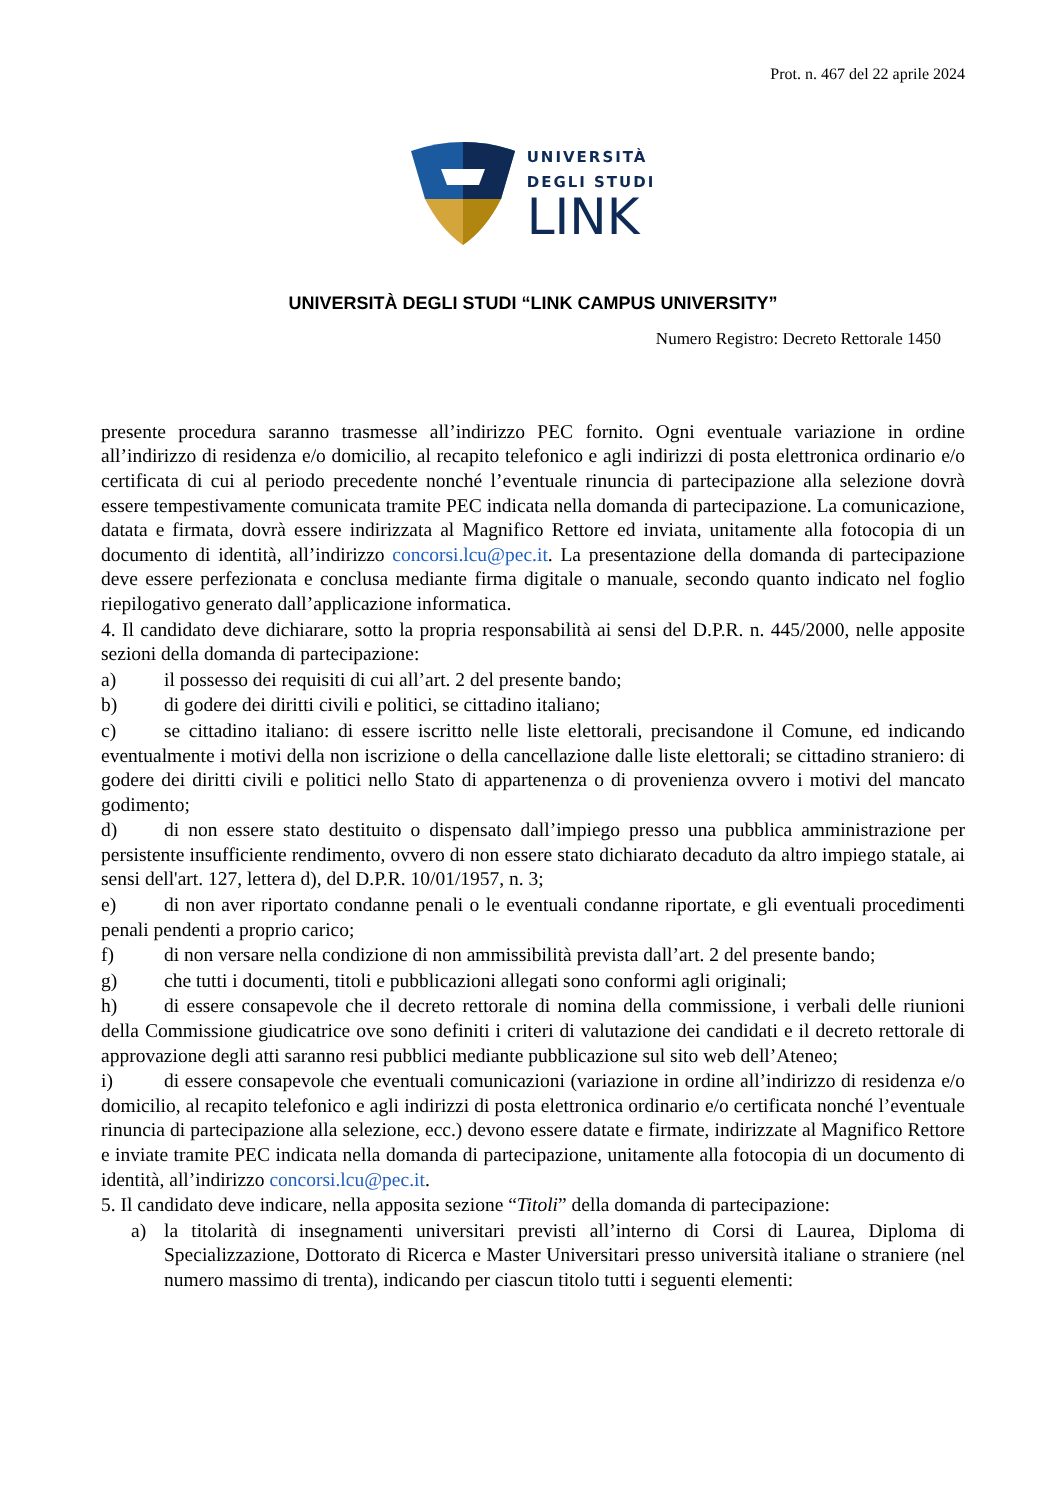Prot. n. 467 del 22 aprile 2024
UNIVERSITÀ
DEGLI STUDI
LINK
UNIVERSITÀ DEGLI STUDI “LINK CAMPUS UNIVERSITY”
Numero Registro: Decreto Rettorale 1450
presente procedura saranno trasmesse all’indirizzo PEC fornito. Ogni eventuale variazione in ordine all’indirizzo di residenza e/o domicilio, al recapito telefonico e agli indirizzi di posta elettronica ordinario e/o certificata di cui al periodo precedente nonché l’eventuale rinuncia di partecipazione alla selezione dovrà essere tempestivamente comunicata tramite PEC indicata nella domanda di partecipazione. La comunicazione, datata e firmata, dovrà essere indirizzata al Magnifico Rettore ed inviata, unitamente alla fotocopia di un documento di identità, all’indirizzo concorsi.lcu@pec.it. La presentazione della domanda di partecipazione deve essere perfezionata e conclusa mediante firma digitale o manuale, secondo quanto indicato nel foglio riepilogativo generato dall’applicazione informatica.
4. Il candidato deve dichiarare, sotto la propria responsabilità ai sensi del D.P.R. n. 445/2000, nelle apposite sezioni della domanda di partecipazione:
a) il possesso dei requisiti di cui all’art. 2 del presente bando;
b) di godere dei diritti civili e politici, se cittadino italiano;
c) se cittadino italiano: di essere iscritto nelle liste elettorali, precisandone il Comune, ed indicando eventualmente i motivi della non iscrizione o della cancellazione dalle liste elettorali; se cittadino straniero: di godere dei diritti civili e politici nello Stato di appartenenza o di provenienza ovvero i motivi del mancato godimento;
d) di non essere stato destituito o dispensato dall’impiego presso una pubblica amministrazione per persistente insufficiente rendimento, ovvero di non essere stato dichiarato decaduto da altro impiego statale, ai sensi dell'art. 127, lettera d), del D.P.R. 10/01/1957, n. 3;
e) di non aver riportato condanne penali o le eventuali condanne riportate, e gli eventuali procedimenti penali pendenti a proprio carico;
f) di non versare nella condizione di non ammissibilità prevista dall’art. 2 del presente bando;
g) che tutti i documenti, titoli e pubblicazioni allegati sono conformi agli originali;
h) di essere consapevole che il decreto rettorale di nomina della commissione, i verbali delle riunioni della Commissione giudicatrice ove sono definiti i criteri di valutazione dei candidati e il decreto rettorale di approvazione degli atti saranno resi pubblici mediante pubblicazione sul sito web dell’Ateneo;
i) di essere consapevole che eventuali comunicazioni (variazione in ordine all’indirizzo di residenza e/o domicilio, al recapito telefonico e agli indirizzi di posta elettronica ordinario e/o certificata nonché l’eventuale rinuncia di partecipazione alla selezione, ecc.) devono essere datate e firmate, indirizzate al Magnifico Rettore e inviate tramite PEC indicata nella domanda di partecipazione, unitamente alla fotocopia di un documento di identità, all’indirizzo concorsi.lcu@pec.it.
5. Il candidato deve indicare, nella apposita sezione “Titoli” della domanda di partecipazione:
a) la titolarità di insegnamenti universitari previsti all’interno di Corsi di Laurea, Diploma di Specializzazione, Dottorato di Ricerca e Master Universitari presso università italiane o straniere (nel numero massimo di trenta), indicando per ciascun titolo tutti i seguenti elementi: